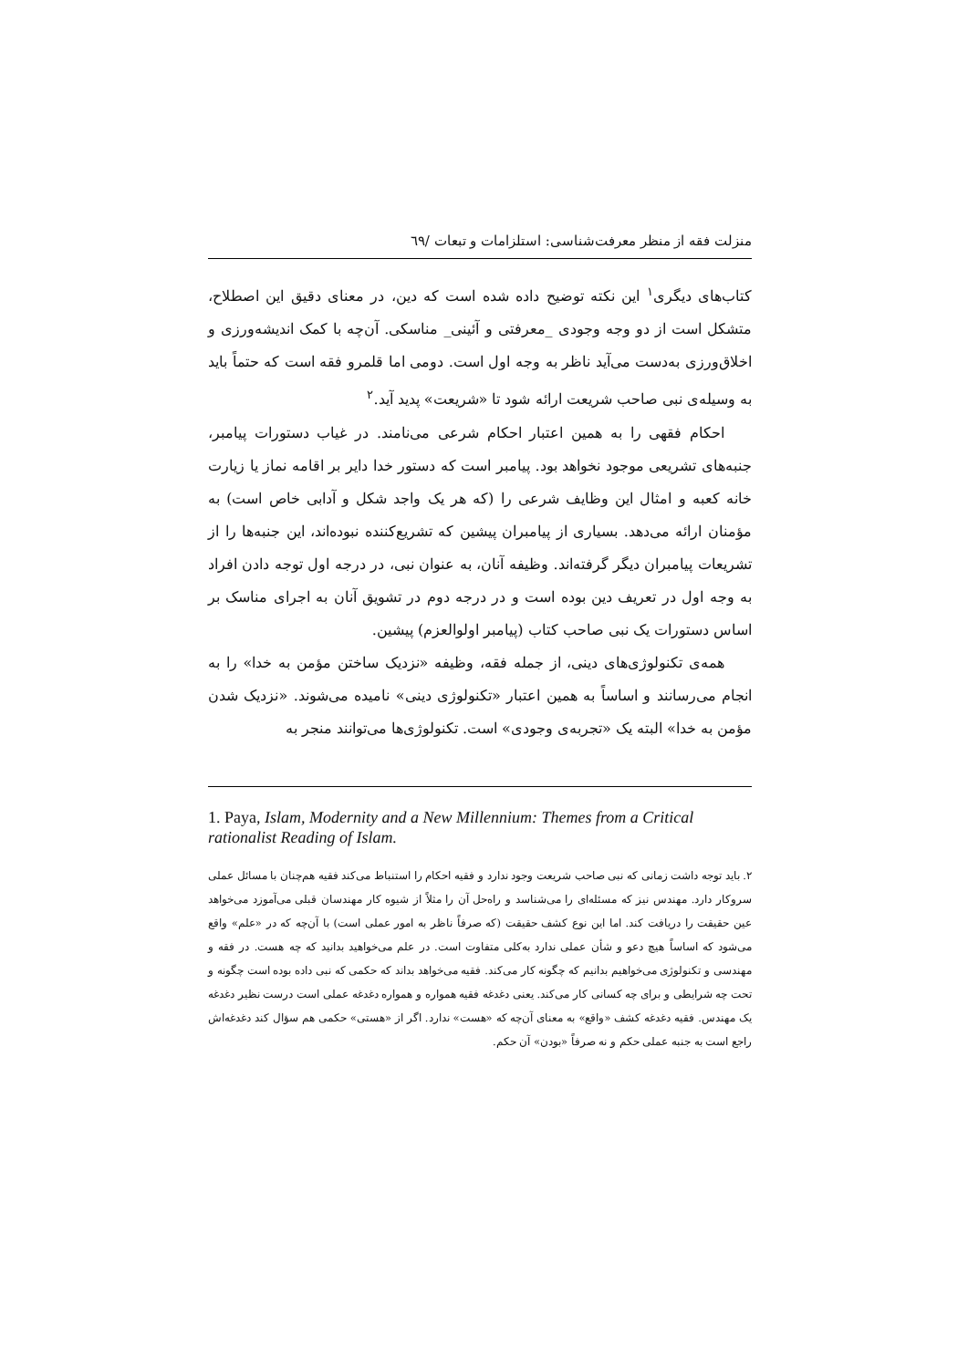منزلت فقه از منظر معرفت‌شناسی: استلزامات و تبعات /٦٩
کتاب‌های دیگری<sup>١</sup> این نکته توضیح داده شده است که دین، در معنای دقیق این اصطلاح، متشکل است از دو وجه وجودی _معرفتی و آئینی_ مناسکی. آن‌چه با کمک اندیشه‌ورزی و اخلاق‌ورزی به‌دست می‌آید ناظر به وجه اول است. دومی اما قلمرو فقه است که حتماً باید به وسیله‌ی نبی صاحب شریعت ارائه شود تا «شریعت» پدید آید.<sup>٢</sup>
احکام فقهی را به همین اعتبار احکام شرعی می‌نامند. در غیاب دستورات پیامبر، جنبه‌های تشریعی موجود نخواهد بود. پیامبر است که دستور خدا دایر بر اقامه نماز یا زیارت خانه کعبه و امثال این وظایف شرعی را (که هر یک واجد شکل و آدابی خاص است) به مؤمنان ارائه می‌دهد. بسیاری از پیامبران پیشین که تشریع‌کننده نبوده‌اند، این جنبه‌ها را از تشریعات پیامبران دیگر گرفته‌اند. وظیفه آنان، به عنوان نبی، در درجه اول توجه دادن افراد به وجه اول در تعریف دین بوده است و در درجه دوم در تشویق آنان به اجرای مناسک بر اساس دستورات یک نبی صاحب کتاب (پیامبر اولوالعزم) پیشین.
همه‌ی تکنولوژی‌های دینی، از جمله فقه، وظیفه «نزدیک ساختن مؤمن به خدا» را به انجام می‌رسانند و اساساً به همین اعتبار «تکنولوژی دینی» نامیده می‌شوند. «نزدیک شدن مؤمن به خدا» البته یک «تجربه‌ی وجودی» است. تکنولوژی‌ها می‌توانند منجر به
1. Paya, Islam, Modernity and a New Millennium: Themes from a Critical rationalist Reading of Islam.
٢. باید توجه داشت زمانی که نبی صاحب شریعت وجود ندارد و فقیه احکام را استنباط می‌کند فقیه هم‌چنان با مسائل عملی سروکار دارد. مهندس نیز که مسئله‌ای را می‌شناسد و راه‌حل آن را مثلاً از شیوه کار مهندسان قبلی می‌آموزد می‌خواهد عین حقیقت را دریافت کند. اما این نوع کشف حقیقت (که صرفاً ناظر به امور عملی است) با آن‌چه که در «علم» واقع می‌شود که اساساً هیچ دعو و شأن عملی ندارد به‌کلی متفاوت است. در علم می‌خواهید بدانید که چه هست. در فقه و مهندسی و تکنولوژی می‌خواهیم بدانیم که چگونه کار می‌کند. فقیه می‌خواهد بداند که حکمی که نبی داده بوده است چگونه و تحت چه شرایطی و برای چه کسانی کار می‌کند. یعنی دغدغه فقیه همواره و همواره دغدغه عملی است درست نظیر دغدغه یک مهندس. فقیه دغدغه کشف «واقع» به معنای آن‌چه که «هست» ندارد. اگر از «هستی» حکمی هم سؤال کند دغدغه‌اش راجع است به جنبه عملی حکم و نه صرفاً «بودن» آن حکم.